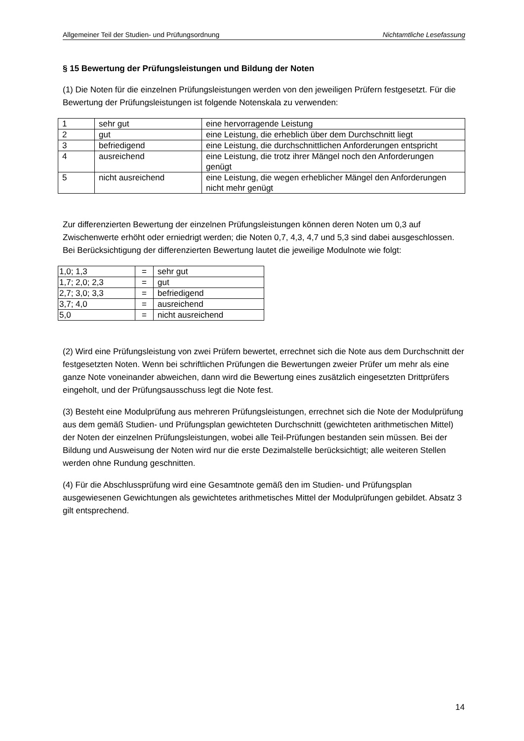Allgemeiner Teil der Studien- und Prüfungsordnung Nichtamtliche Lesefassung
§ 15 Bewertung der Prüfungsleistungen und Bildung der Noten
(1) Die Noten für die einzelnen Prüfungsleistungen werden von den jeweiligen Prüfern festgesetzt. Für die Bewertung der Prüfungsleistungen ist folgende Notenskala zu verwenden:
| 1 | sehr gut | eine hervorragende Leistung |
| 2 | gut | eine Leistung, die erheblich über dem Durchschnitt liegt |
| 3 | befriedigend | eine Leistung, die durchschnittlichen Anforderungen entspricht |
| 4 | ausreichend | eine Leistung, die trotz ihrer Mängel noch den Anforderungen genügt |
| 5 | nicht ausreichend | eine Leistung, die wegen erheblicher Mängel den Anforderungen nicht mehr genügt |
Zur differenzierten Bewertung der einzelnen Prüfungsleistungen können deren Noten um 0,3 auf Zwischenwerte erhöht oder erniedrigt werden; die Noten 0,7, 4,3, 4,7 und 5,3 sind dabei ausgeschlossen. Bei Berücksichtigung der differenzierten Bewertung lautet die jeweilige Modulnote wie folgt:
| 1,0; 1,3 | = | sehr gut |
| 1,7; 2,0; 2,3 | = | gut |
| 2,7; 3,0; 3,3 | = | befriedigend |
| 3,7; 4,0 | = | ausreichend |
| 5,0 | = | nicht ausreichend |
(2) Wird eine Prüfungsleistung von zwei Prüfern bewertet, errechnet sich die Note aus dem Durchschnitt der festgesetzten Noten. Wenn bei schriftlichen Prüfungen die Bewertungen zweier Prüfer um mehr als eine ganze Note voneinander abweichen, dann wird die Bewertung eines zusätzlich eingesetzten Drittprüfers eingeholt, und der Prüfungsausschuss legt die Note fest.
(3) Besteht eine Modulprüfung aus mehreren Prüfungsleistungen, errechnet sich die Note der Modulprüfung aus dem gemäß Studien- und Prüfungsplan gewichteten Durchschnitt (gewichteten arithmetischen Mittel) der Noten der einzelnen Prüfungsleistungen, wobei alle Teil-Prüfungen bestanden sein müssen. Bei der Bildung und Ausweisung der Noten wird nur die erste Dezimalstelle berücksichtigt; alle weiteren Stellen werden ohne Rundung geschnitten.
(4) Für die Abschlussprüfung wird eine Gesamtnote gemäß den im Studien- und Prüfungsplan ausgewiesenen Gewichtungen als gewichtetes arithmetisches Mittel der Modulprüfungen gebildet. Absatz 3 gilt entsprechend.
14